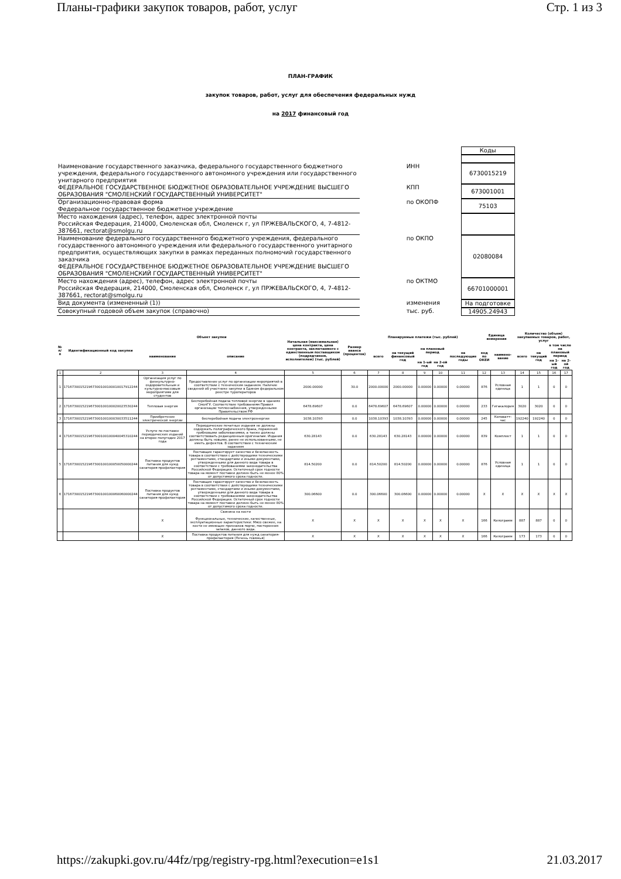Планы-графики закупок товаров, работ, услуг Стр. 1 из 3
ПЛАН-ГРАФИК
закупок товаров, работ, услуг для обеспечения федеральных нужд
на 2017 финансовый год
| | | Коды |
| Наименование государственного заказчика, федерального государственного бюджетного учреждения, федерального государственного автономного учреждения или государственного унитарного предприятия | ИНН | 6730015219 |
| ФЕДЕРАЛЬНОЕ ГОСУДАРСТВЕННОЕ БЮДЖЕТНОЕ ОБРАЗОВАТЕЛЬНОЕ УЧРЕЖДЕНИЕ ВЫСШЕГО ОБРАЗОВАНИЯ "СМОЛЕНСКИЙ ГОСУДАРСТВЕННЫЙ УНИВЕРСИТЕТ" | КПП | 673001001 |
| Организационно-правовая форма Федеральное государственное бюджетное учреждение | по ОКОПФ | 75103 |
| Место нахождения (адрес), телефон, адрес электронной почты Российская Федерация, 214000, Смоленская обл, Смоленск г, ул ПРЖЕВАЛЬСКОГО, 4, 7-4812-387661, rectorat@smolgu.ru | | |
| Наименование федерального государственного бюджетного учреждения, федерального государственного автономного учреждения или федерального государственного унитарного предприятия, осуществляющих закупки в рамках переданных полномочий государственного заказчика ФЕДЕРАЛЬНОЕ ГОСУДАРСТВЕННОЕ БЮДЖЕТНОЕ ОБРАЗОВАТЕЛЬНОЕ УЧРЕЖДЕНИЕ ВЫСШЕГО ОБРАЗОВАНИЯ "СМОЛЕНСКИЙ ГОСУДАРСТВЕННЫЙ УНИВЕРСИТЕТ" | по ОКПО | 02080084 |
| Место нахождения (адрес), телефон, адрес электронной почты Российская Федерация, 214000, Смоленская обл, Смоленск г, ул ПРЖЕВАЛЬСКОГО, 4, 7-4812-387661, rectorat@smolgu.ru | по ОКТМО | 66701000001 |
| Вид документа (измененный (1)) | изменения | На подготовке |
| Совокупный годовой объем закупок (справочно) | тыс. руб. | 14905.24943 |
| № п/п | Идентификационный код закупки | Объект закупки | | Начальная (максимальная) цена контракта, цена контракта, заключаемого с единственным поставщиком (подрядчиком, исполнителем) (тыс. рублей) | Размер аванса (процентов) | Планируемые платежи (тыс. рублей) | | | | | Единица измерения | | Количество (объем) закупаемых товаров, работ, услуг | | | |
| --- | --- | --- | --- | --- | --- | --- | --- | --- | --- | --- | --- | --- | --- | --- | --- | --- |
| | | наименование | описание | | | всего | на текущий финансовый год | на плановый период | | на последующие годы | код по ОКЕИ | наимено-вание | всего | на текущий год | в том числе на плановый период | |
| | | | | | | | | на 1-ый год | на 2-ой год | | | | | | на 1-ый год | на 2-ой год |
| 1 | 2 | 3 | 4 | 5 | 6 | 7 | 8 | 9 | 10 | 11 | 12 | 13 | 14 | 15 | 16 | 17 |
| 1 | 171673001521967300100100010017912244 | Организация услуг по физкультурно-оздоровительным и культурно-массовым мероприятиям для студентов | Предоставление услуг по организации мероприятий в соответствии с техническим заданием. Наличие сведений об участнике закупки в Едином федеральном реестре туроператоров | 2000.00000 | 30.0 | 2000.00000 | 2000.00000 | 0.00000 | 0.00000 | 0.00000 | 876 | Условная единица | 1 | 1 | 0 | 0 |
| 2 | 171673001521967300100100020023530244 | Тепловая энергия | Бесперебойная подача тепловой энергии в зданиях СмолГУ. Соответствие требованиям Правил организации теплоснабжения, утвержденными Правительством РФ | 6478.69607 | 0.0 | 6478.69607 | 6478.69607 | 0.00000 | 0.00000 | 0.00000 | 233 | Гигакалория | 3020 | 3020 | 0 | 0 |
| 3 | 171673001521967300100100030033511244 | Приобретение электрической энергии | бесперебойная подача электроэнергии | 1038.10393 | 0.0 | 1038.10393 | 1038.10393 | 0.00000 | 0.00000 | 0.00000 | 245 | Киловатт-час | 192240 | 192240 | 0 | 0 |
| 4 | 171673001521967300100100040045310244 | Услуги по поставке периодических изданий на второе полугодие 2017 года | Периодические печатные издания не должны содержать полиграфического брака, поражений грибковыми заболеваниями, а также должны соответствовать редакционным оригиналам. Издания должны быть новыми, ранее не использованными, не иметь дефектов. В соответствии с техническим заданием | 630.28143 | 0.0 | 630.28143 | 630.28143 | 0.00000 | 0.00000 | 0.00000 | 839 | Комплект | 1 | 1 | 0 | 0 |
| 5 | 171673001521967300100100050050000244 | Поставка продуктов питания для нужд санатория-профилактория | Поставщик гарантирует качество и безопасность товара в соответствии с действующими техническими регламентами, стандартами и иными документами, утвержденными для данного вида товара в соответствии с требованиями законодательства Российской Федерации. Остаточный срок годности товара на момент поставки должен быть не менее 80% от допустимого срока годности. | 814.50200 | 0.0 | 814.50200 | 814.50200 | 0.00000 | 0.00000 | 0.00000 | 876 | Условная единица | 1 | 1 | 0 | 0 |
| 6 | 171673001521967300100100060060000244 | Поставка продуктов питания для нужд санатория-профилактория | Поставщик гарантирует качество и безопасность товара в соответствии с действующими техническими регламентами, стандартами и иными документами, утвержденными для данного вида товара в соответствии с требованиями законодательства Российской Федерации. Остаточный срок годности товара на момент поставки должен быть не менее 80% от допустимого срока годности. | 300.06600 | 0.0 | 300.06600 | 300.06600 | 0.00000 | 0.00000 | 0.00000 | X | X | X | X | X | X |
| | | X | Свинина на кости Функциональные, технические, качественные, эксплуатационные характеристики: Мясо свежее, на кости не имеющее признаков порчи, посторонних запахов, данного вида. | X | X | X | X | X | X | X | 166 | Килограмм | 887 | 887 | 0 | 0 |
| | | X | Поставка продуктов питания для нужд санатория-профилактория (Печень говяжья) | X | X | X | X | X | X | X | 166 | Килограмм | 173 | 173 | 0 | 0 |
https://zakupki.gov.ru/44fz/rpg/registry-rpg.html?execution=e1s1 21.03.2017